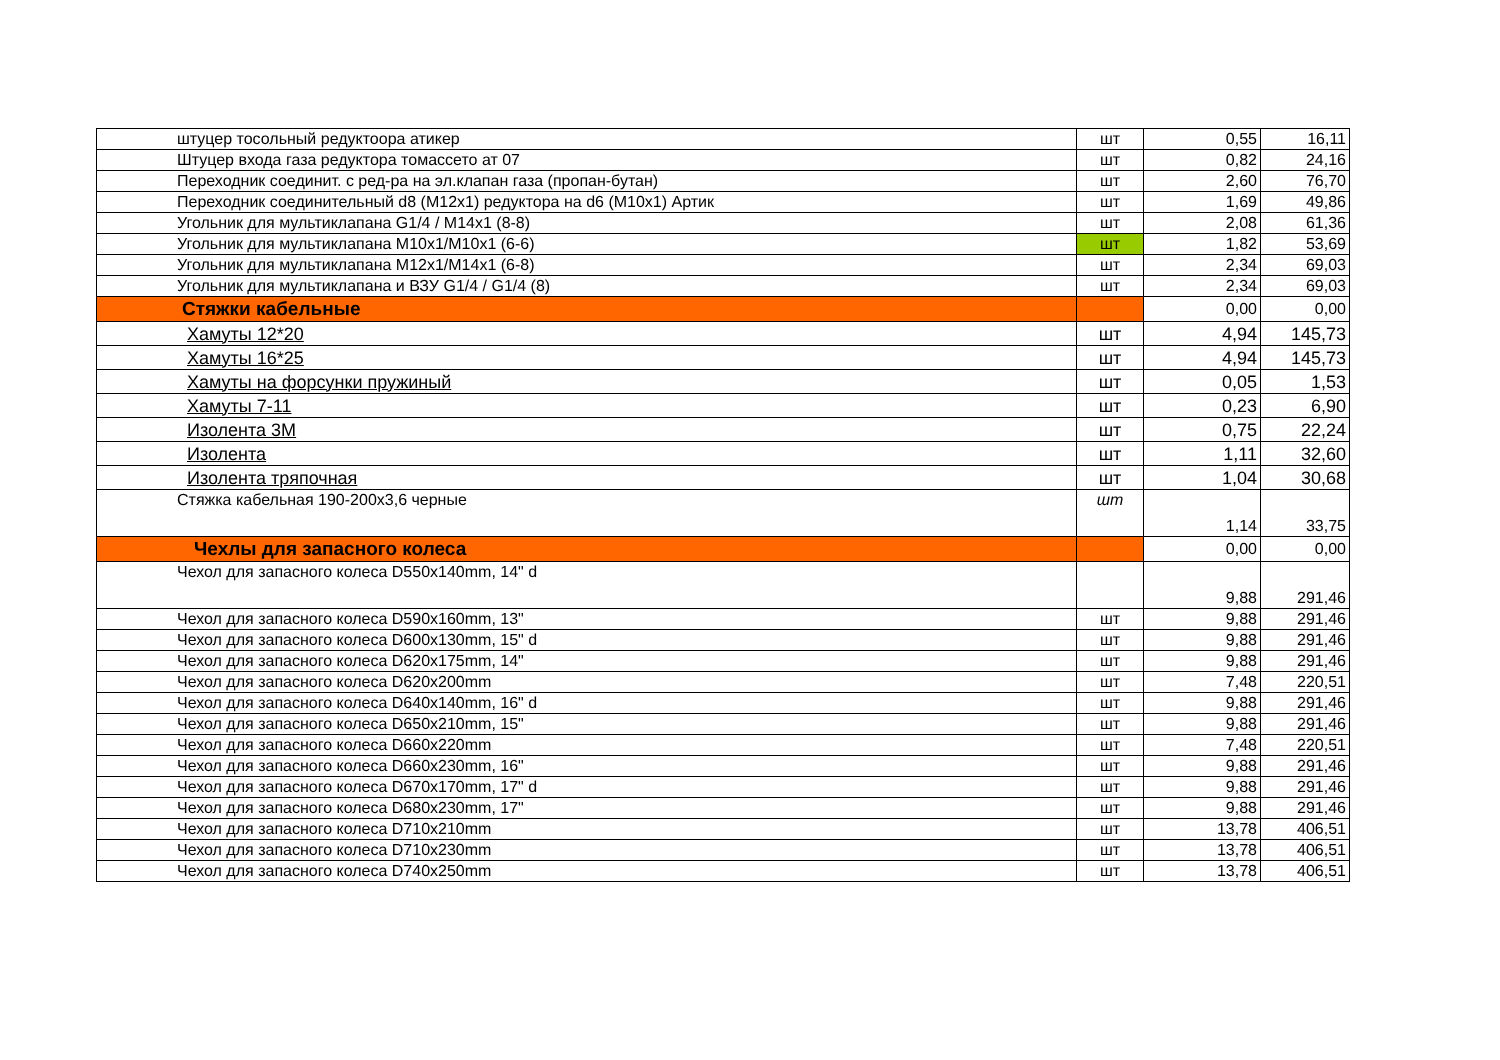| штуцер тосольный редуктоора атикер | шт | 0,55 | 16,11 |
| Штуцер входа газа редуктора томассето ат 07 | шт | 0,82 | 24,16 |
| Переходник соединит. с ред-ра на эл.клапан газа (пропан-бутан) | шт | 2,60 | 76,70 |
| Переходник соединительный d8 (М12х1) редуктора на d6 (М10х1) Артик | шт | 1,69 | 49,86 |
| Угольник для мультиклапана G1/4 / М14х1 (8-8) | шт | 2,08 | 61,36 |
| Угольник для мультиклапана М10х1/М10х1 (6-6) | шт | 1,82 | 53,69 |
| Угольник для мультиклапана М12х1/М14х1 (6-8) | шт | 2,34 | 69,03 |
| Угольник для мультиклапана и ВЗУ G1/4 / G1/4 (8) | шт | 2,34 | 69,03 |
| Стяжки кабельные | | 0,00 | 0,00 |
| Хамуты 12*20 | шт | 4,94 | 145,73 |
| Хамуты 16*25 | шт | 4,94 | 145,73 |
| Хамуты на форсунки пружиный | шт | 0,05 | 1,53 |
| Хамуты 7-11 | шт | 0,23 | 6,90 |
| Изолента 3М | шт | 0,75 | 22,24 |
| Изолента | шт | 1,11 | 32,60 |
| Изолента тряпочная | шт | 1,04 | 30,68 |
| Стяжка кабельная 190-200х3,6 черные | шт | 1,14 | 33,75 |
| Чехлы для запасного колеса | | 0,00 | 0,00 |
| Чехол для запасного колеса D550x140mm, 14" d | | 9,88 | 291,46 |
| Чехол для запасного колеса D590x160mm, 13" | шт | 9,88 | 291,46 |
| Чехол для запасного колеса D600x130mm, 15" d | шт | 9,88 | 291,46 |
| Чехол для запасного колеса D620x175mm, 14" | шт | 9,88 | 291,46 |
| Чехол для запасного колеса D620x200mm | шт | 7,48 | 220,51 |
| Чехол для запасного колеса D640x140mm, 16" d | шт | 9,88 | 291,46 |
| Чехол для запасного колеса D650x210mm, 15" | шт | 9,88 | 291,46 |
| Чехол для запасного колеса D660x220mm | шт | 7,48 | 220,51 |
| Чехол для запасного колеса D660x230mm, 16" | шт | 9,88 | 291,46 |
| Чехол для запасного колеса D670x170mm, 17" d | шт | 9,88 | 291,46 |
| Чехол для запасного колеса D680x230mm, 17" | шт | 9,88 | 291,46 |
| Чехол для запасного колеса D710x210mm | шт | 13,78 | 406,51 |
| Чехол для запасного колеса D710x230mm | шт | 13,78 | 406,51 |
| Чехол для запасного колеса D740x250mm | шт | 13,78 | 406,51 |